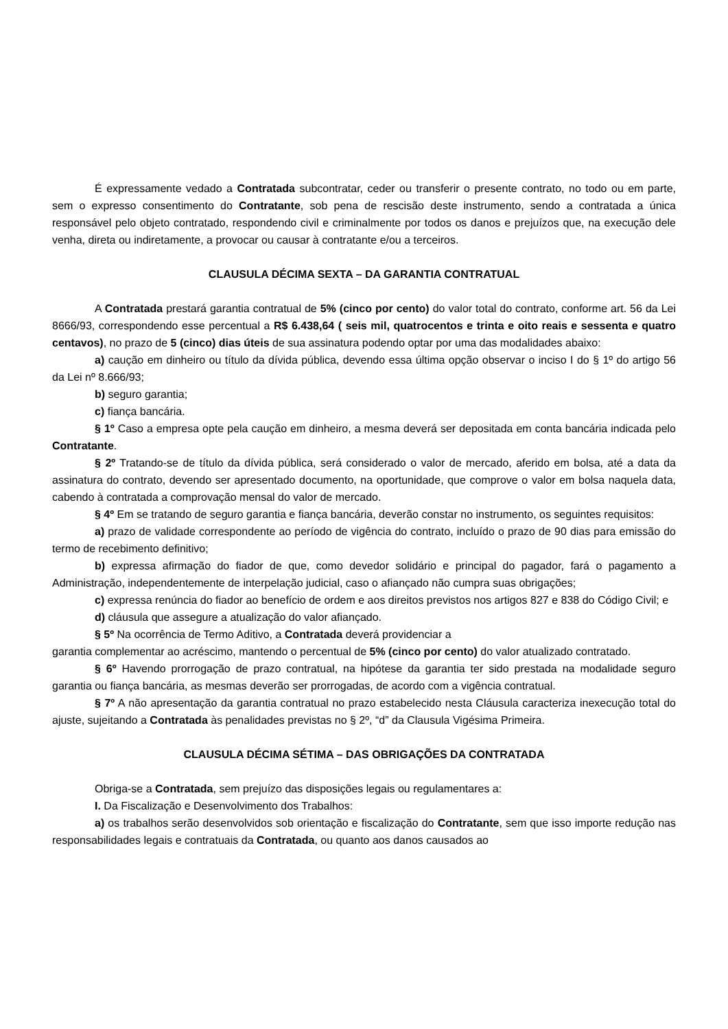É expressamente vedado a Contratada subcontratar, ceder ou transferir o presente contrato, no todo ou em parte, sem o expresso consentimento do Contratante, sob pena de rescisão deste instrumento, sendo a contratada a única responsável pelo objeto contratado, respondendo civil e criminalmente por todos os danos e prejuízos que, na execução dele venha, direta ou indiretamente, a provocar ou causar à contratante e/ou a terceiros.
CLAUSULA DÉCIMA SEXTA – DA GARANTIA CONTRATUAL
A Contratada prestará garantia contratual de 5% (cinco por cento) do valor total do contrato, conforme art. 56 da Lei 8666/93, correspondendo esse percentual a R$ 6.438,64 ( seis mil, quatrocentos e trinta e oito reais e sessenta e quatro centavos), no prazo de 5 (cinco) dias úteis de sua assinatura podendo optar por uma das modalidades abaixo:
a) caução em dinheiro ou título da dívida pública, devendo essa última opção observar o inciso I do § 1º do artigo 56 da Lei nº 8.666/93;
b) seguro garantia;
c) fiança bancária.
§ 1º Caso a empresa opte pela caução em dinheiro, a mesma deverá ser depositada em conta bancária indicada pelo Contratante.
§ 2º Tratando-se de título da dívida pública, será considerado o valor de mercado, aferido em bolsa, até a data da assinatura do contrato, devendo ser apresentado documento, na oportunidade, que comprove o valor em bolsa naquela data, cabendo à contratada a comprovação mensal do valor de mercado.
§ 4º Em se tratando de seguro garantia e fiança bancária, deverão constar no instrumento, os seguintes requisitos:
a) prazo de validade correspondente ao período de vigência do contrato, incluído o prazo de 90 dias para emissão do termo de recebimento definitivo;
b) expressa afirmação do fiador de que, como devedor solidário e principal do pagador, fará o pagamento a Administração, independentemente de interpelação judicial, caso o afiançado não cumpra suas obrigações;
c) expressa renúncia do fiador ao benefício de ordem e aos direitos previstos nos artigos 827 e 838 do Código Civil; e
d) cláusula que assegure a atualização do valor afiançado.
§ 5º Na ocorrência de Termo Aditivo, a Contratada deverá providenciar a
garantia complementar ao acréscimo, mantendo o percentual de 5% (cinco por cento) do valor atualizado contratado.
§ 6º Havendo prorrogação de prazo contratual, na hipótese da garantia ter sido prestada na modalidade seguro garantia ou fiança bancária, as mesmas deverão ser prorrogadas, de acordo com a vigência contratual.
§ 7º A não apresentação da garantia contratual no prazo estabelecido nesta Cláusula caracteriza inexecução total do ajuste, sujeitando a Contratada às penalidades previstas no § 2º, “d” da Clausula Vigésima Primeira.
CLAUSULA DÉCIMA SÉTIMA – DAS OBRIGAÇÕES DA CONTRATADA
Obriga-se a Contratada, sem prejuízo das disposições legais ou regulamentares a:
I. Da Fiscalização e Desenvolvimento dos Trabalhos:
a) os trabalhos serão desenvolvidos sob orientação e fiscalização do Contratante, sem que isso importe redução nas responsabilidades legais e contratuais da Contratada, ou quanto aos danos causados ao